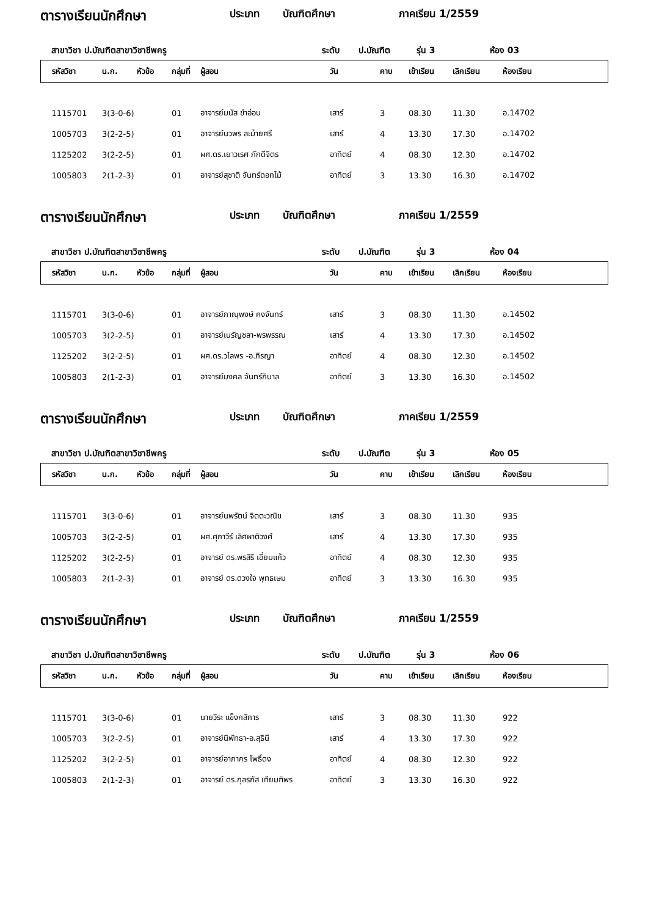ตารางเรียนนักศึกษา ประเภท บัณฑิตศึกษา ภาคเรียน 1/2559
สาขาวิชา ป.บัณฑิตสาขาวิชาชีพครู ระดับ ป.บัณฑิต รุ่น 3 ห้อง 03
| รหัสวิชา | น.ก. | หัวข้อ | กลุ่มที่ | ผู้สอน | วัน | คาบ | เข้าเรียน | เลิกเรียน | ห้องเรียน |
| --- | --- | --- | --- | --- | --- | --- | --- | --- | --- |
| 1115701 | 3(3-0-6) | | 01 | อาจารย์มนัส ขำอ่อน | เสาร์ | 3 | 08.30 | 11.30 | อ.14702 |
| 1005703 | 3(2-2-5) | | 01 | อาจารย์นวพร ละม้ายศรี | เสาร์ | 4 | 13.30 | 17.30 | อ.14702 |
| 1125202 | 3(2-2-5) | | 01 | ผศ.ดร.เยาวเรศ ภักดีจิตร | อาทิตย์ | 4 | 08.30 | 12.30 | อ.14702 |
| 1005803 | 2(1-2-3) | | 01 | อาจารย์สุชาติ จันทร์ดอกไม้ | อาทิตย์ | 3 | 13.30 | 16.30 | อ.14702 |
ตารางเรียนนักศึกษา ประเภท บัณฑิตศึกษา ภาคเรียน 1/2559
สาขาวิชา ป.บัณฑิตสาขาวิชาชีพครู ระดับ ป.บัณฑิต รุ่น 3 ห้อง 04
| รหัสวิชา | น.ก. | หัวข้อ | กลุ่มที่ | ผู้สอน | วัน | คาบ | เข้าเรียน | เลิกเรียน | ห้องเรียน |
| --- | --- | --- | --- | --- | --- | --- | --- | --- | --- |
| 1115701 | 3(3-0-6) | | 01 | อาจารย์ภาณุพงษ์ คงจันทร์ | เสาร์ | 3 | 08.30 | 11.30 | อ.14502 |
| 1005703 | 3(2-2-5) | | 01 | อาจารย์เนรัญชลา-พรพรรณ | เสาร์ | 4 | 13.30 | 17.30 | อ.14502 |
| 1125202 | 3(2-2-5) | | 01 | ผศ.ดร.วไลพร -อ.ภิรญา | อาทิตย์ | 4 | 08.30 | 12.30 | อ.14502 |
| 1005803 | 2(1-2-3) | | 01 | อาจารย์มงคล จันทร์ภิบาล | อาทิตย์ | 3 | 13.30 | 16.30 | อ.14502 |
ตารางเรียนนักศึกษา ประเภท บัณฑิตศึกษา ภาคเรียน 1/2559
สาขาวิชา ป.บัณฑิตสาขาวิชาชีพครู ระดับ ป.บัณฑิต รุ่น 3 ห้อง 05
| รหัสวิชา | น.ก. | หัวข้อ | กลุ่มที่ | ผู้สอน | วัน | คาบ | เข้าเรียน | เลิกเรียน | ห้องเรียน |
| --- | --- | --- | --- | --- | --- | --- | --- | --- | --- |
| 1115701 | 3(3-0-6) | | 01 | อาจารย์นพรัตน์ จิตตะวณิช | เสาร์ | 3 | 08.30 | 11.30 | 935 |
| 1005703 | 3(2-2-5) | | 01 | ผศ.ศุภาวีร์ เลิศผาติวงศ์ | เสาร์ | 4 | 13.30 | 17.30 | 935 |
| 1125202 | 3(2-2-5) | | 01 | อาจารย์ ดร.พรสิริ เอี่ยมแก้ว | อาทิตย์ | 4 | 08.30 | 12.30 | 935 |
| 1005803 | 2(1-2-3) | | 01 | อาจารย์ ดร.ดวงใจ พุทธเษม | อาทิตย์ | 3 | 13.30 | 16.30 | 935 |
ตารางเรียนนักศึกษา ประเภท บัณฑิตศึกษา ภาคเรียน 1/2559
สาขาวิชา ป.บัณฑิตสาขาวิชาชีพครู ระดับ ป.บัณฑิต รุ่น 3 ห้อง 06
| รหัสวิชา | น.ก. | หัวข้อ | กลุ่มที่ | ผู้สอน | วัน | คาบ | เข้าเรียน | เลิกเรียน | ห้องเรียน |
| --- | --- | --- | --- | --- | --- | --- | --- | --- | --- |
| 1115701 | 3(3-0-6) | | 01 | นายวิระ แข็งกสิการ | เสาร์ | 3 | 08.30 | 11.30 | 922 |
| 1005703 | 3(2-2-5) | | 01 | อาจารย์นิพัทธา-อ.สุธินี | เสาร์ | 4 | 13.30 | 17.30 | 922 |
| 1125202 | 3(2-2-5) | | 01 | อาจารย์อาภากร โพธิ์ดง | อาทิตย์ | 4 | 08.30 | 12.30 | 922 |
| 1005803 | 2(1-2-3) | | 01 | อาจารย์ ดร.กุลรภัส เทียมฑิพร | อาทิตย์ | 3 | 13.30 | 16.30 | 922 |